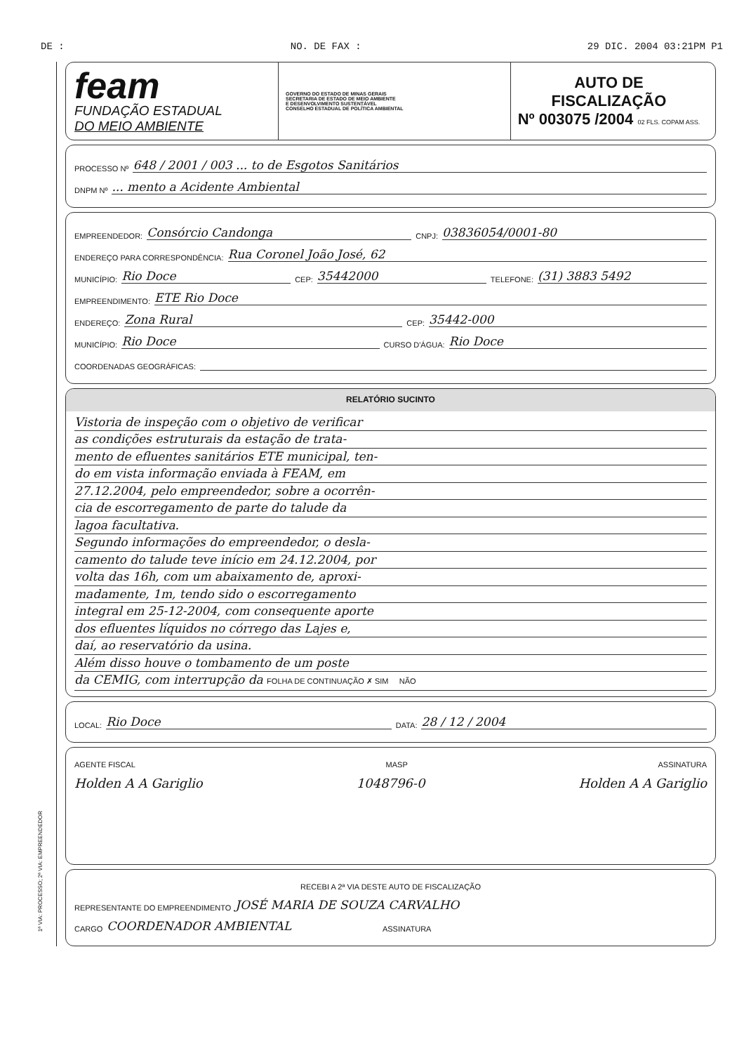DE : NO. DE FAX : 29 DIC. 2004 03:21PM P1
feam
FUNDAÇÃO ESTADUAL
DO MEIO AMBIENTE
GOVERNO DO ESTADO DE MINAS GERAIS
SECRETARIA DE ESTADO DE MEIO AMBIENTE
E DESENVOLVIMENTO SUSTENTÁVEL
CONSELHO ESTADUAL DE POLÍTICA AMBIENTAL
AUTO DE
FISCALIZAÇÃO
Nº 003075 /2004 02 FLS. COPAM ASS.
PROCESSO Nº 648 / 2001 / 003 ... to de Esgotos Sanitários
DNPM Nº ... mento a Acidente Ambiental
EMPREENDEDOR: Consórcio Candonga CNPJ: 03836054/0001-80
ENDEREÇO PARA CORRESPONDÊNCIA: Rua Coronel João José, 62
MUNICÍPIO: Rio Doce CEP: 35442000 TELEFONE: (31) 3883 5492
EMPREENDIMENTO: ETE Rio Doce
ENDEREÇO: Zona Rural CEP: 35442-000
MUNICÍPIO: Rio Doce CURSO D'ÁGUA: Rio Doce
COORDENADAS GEOGRÁFICAS:
RELATÓRIO SUCINTO
Vistoria de inspeção com o objetivo de verificar
as condições estruturais da estação de trata-
mento de efluentes sanitários ETE municipal, ten-
do em vista informação enviada à FEAM, em
27.12.2004, pelo empreendedor, sobre a ocorrên-
cia de escorregamento de parte do talude da
lagoa facultativa.
Segundo informações do empreendedor, o desla-
camento do talude teve início em 24.12.2004, por
volta das 16h, com um abaixamento de, aproxi-
madamente, 1m, tendo sido o escorregamento
integral em 25-12-2004, com consequente aporte
dos efluentes líquidos no córrego das Lajes e,
daí, ao reservatório da usina.
Além disso houve o tombamento de um poste
da CEMIG, com interrupção da FOLHA DE CONTINUAÇÃO ✗ SIM NÃO
LOCAL: Rio Doce DATA: 28 / 12 / 2004
AGENTE FISCAL MASP ASSINATURA
Holden A A Gariglio 1048796-0 Holden A A Gariglio
RECEBI A 2ª VIA DESTE AUTO DE FISCALIZAÇÃO
REPRESENTANTE DO EMPREENDIMENTO JOSÉ MARIA DE SOUZA CARVALHO
CARGO COORDENADOR AMBIENTAL ASSINATURA
1ª VIA: PROCESSO; 2ª VIA: EMPREENDEDOR